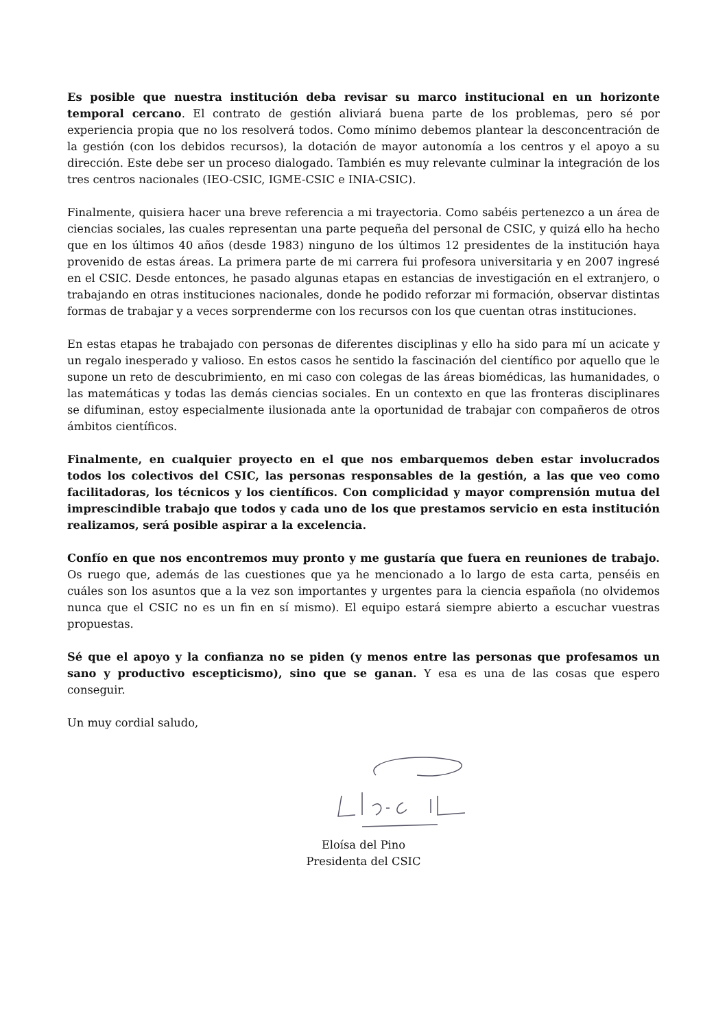Es posible que nuestra institución deba revisar su marco institucional en un horizonte temporal cercano. El contrato de gestión aliviará buena parte de los problemas, pero sé por experiencia propia que no los resolverá todos. Como mínimo debemos plantear la desconcentración de la gestión (con los debidos recursos), la dotación de mayor autonomía a los centros y el apoyo a su dirección. Este debe ser un proceso dialogado. También es muy relevante culminar la integración de los tres centros nacionales (IEO-CSIC, IGME-CSIC e INIA-CSIC).
Finalmente, quisiera hacer una breve referencia a mi trayectoria. Como sabéis pertenezco a un área de ciencias sociales, las cuales representan una parte pequeña del personal de CSIC, y quizá ello ha hecho que en los últimos 40 años (desde 1983) ninguno de los últimos 12 presidentes de la institución haya provenido de estas áreas. La primera parte de mi carrera fui profesora universitaria y en 2007 ingresé en el CSIC. Desde entonces, he pasado algunas etapas en estancias de investigación en el extranjero, o trabajando en otras instituciones nacionales, donde he podido reforzar mi formación, observar distintas formas de trabajar y a veces sorprenderme con los recursos con los que cuentan otras instituciones.
En estas etapas he trabajado con personas de diferentes disciplinas y ello ha sido para mí un acicate y un regalo inesperado y valioso. En estos casos he sentido la fascinación del científico por aquello que le supone un reto de descubrimiento, en mi caso con colegas de las áreas biomédicas, las humanidades, o las matemáticas y todas las demás ciencias sociales. En un contexto en que las fronteras disciplinares se difuminan, estoy especialmente ilusionada ante la oportunidad de trabajar con compañeros de otros ámbitos científicos.
Finalmente, en cualquier proyecto en el que nos embarquemos deben estar involucrados todos los colectivos del CSIC, las personas responsables de la gestión, a las que veo como facilitadoras, los técnicos y los científicos. Con complicidad y mayor comprensión mutua del imprescindible trabajo que todos y cada uno de los que prestamos servicio en esta institución realizamos, será posible aspirar a la excelencia.
Confío en que nos encontremos muy pronto y me gustaría que fuera en reuniones de trabajo. Os ruego que, además de las cuestiones que ya he mencionado a lo largo de esta carta, penséis en cuáles son los asuntos que a la vez son importantes y urgentes para la ciencia española (no olvidemos nunca que el CSIC no es un fin en sí mismo). El equipo estará siempre abierto a escuchar vuestras propuestas.
Sé que el apoyo y la confianza no se piden (y menos entre las personas que profesamos un sano y productivo escepticismo), sino que se ganan. Y esa es una de las cosas que espero conseguir.
Un muy cordial saludo,
Eloísa del Pino
Presidenta del CSIC